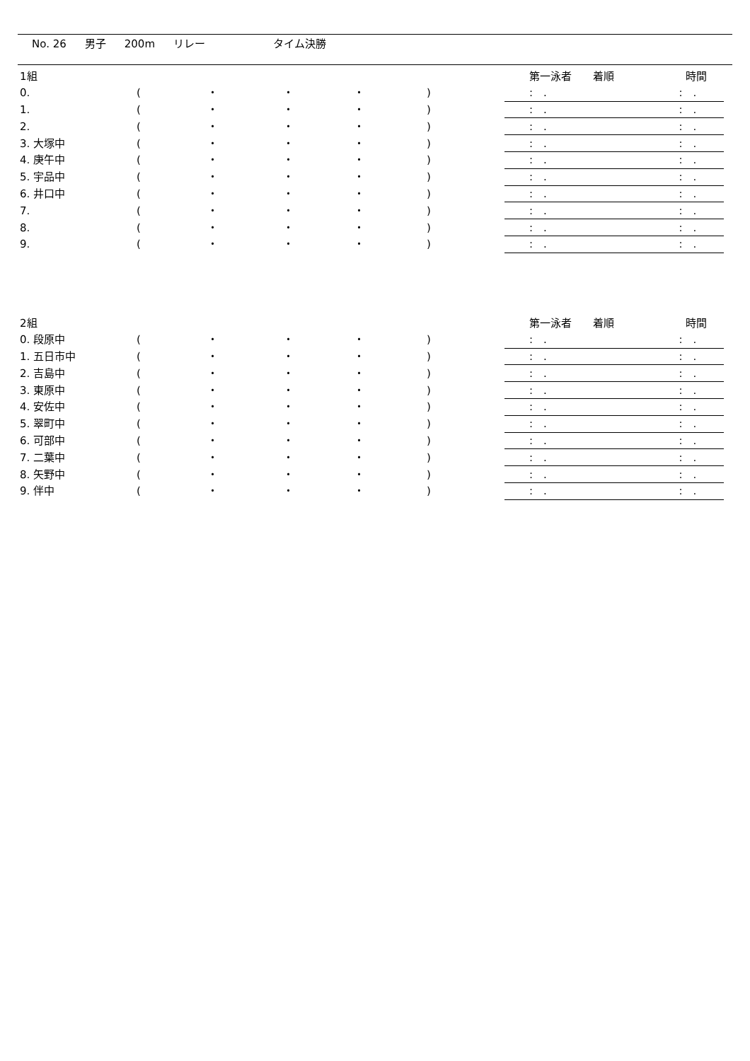No. 26 男子 200m リレー タイム決勝
| 1組 | | | | | | | 第一泳者 着順 | 時間 |
| 0. | ( | ・ | ・ | ・ | ) | | : . | : . |
| 1. | ( | ・ | ・ | ・ | ) | | : . | : . |
| 2. | ( | ・ | ・ | ・ | ) | | : . | : . |
| 3. 大塚中 | ( | ・ | ・ | ・ | ) | | : . | : . |
| 4. 庚午中 | ( | ・ | ・ | ・ | ) | | : . | : . |
| 5. 宇品中 | ( | ・ | ・ | ・ | ) | | : . | : . |
| 6. 井口中 | ( | ・ | ・ | ・ | ) | | : . | : . |
| 7. | ( | ・ | ・ | ・ | ) | | : . | : . |
| 8. | ( | ・ | ・ | ・ | ) | | : . | : . |
| 9. | ( | ・ | ・ | ・ | ) | | : . | : . |
| 2組 | | | | | | | 第一泳者 着順 | 時間 |
| 0. 段原中 | ( | ・ | ・ | ・ | ) | | : . | : . |
| 1. 五日市中 | ( | ・ | ・ | ・ | ) | | : . | : . |
| 2. 吉島中 | ( | ・ | ・ | ・ | ) | | : . | : . |
| 3. 東原中 | ( | ・ | ・ | ・ | ) | | : . | : . |
| 4. 安佐中 | ( | ・ | ・ | ・ | ) | | : . | : . |
| 5. 翠町中 | ( | ・ | ・ | ・ | ) | | : . | : . |
| 6. 可部中 | ( | ・ | ・ | ・ | ) | | : . | : . |
| 7. 二葉中 | ( | ・ | ・ | ・ | ) | | : . | : . |
| 8. 矢野中 | ( | ・ | ・ | ・ | ) | | : . | : . |
| 9. 伴中 | ( | ・ | ・ | ・ | ) | | : . | : . |